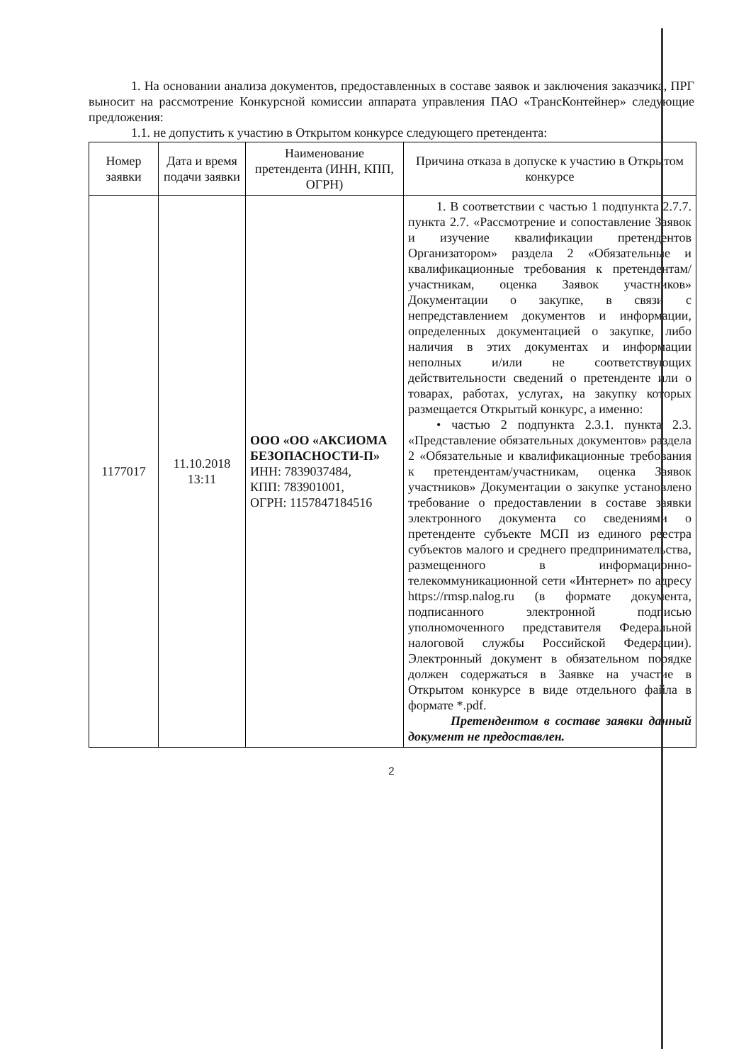1. На основании анализа документов, предоставленных в составе заявок и заключения заказчика, ПРГ выносит на рассмотрение Конкурсной комиссии аппарата управления ПАО «ТрансКонтейнер» следующие предложения:
1.1. не допустить к участию в Открытом конкурсе следующего претендента:
| Номер заявки | Дата и время подачи заявки | Наименование претендента (ИНН, КПП, ОГРН) | Причина отказа в допуске к участию в Открытом конкурсе |
| --- | --- | --- | --- |
| 1177017 | 11.10.2018 13:11 | ООО «ОО «АКСИОМА БЕЗОПАСНОСТИ-П» ИНН: 7839037484, КПП: 783901001, ОГРН: 1157847184516 | 1. В соответствии с частью 1 подпункта 2.7.7. пункта 2.7. «Рассмотрение и сопоставление Заявок и изучение квалификации претендентов Организатором» раздела 2 «Обязательные и квалификационные требования к претендентам/участникам, оценка Заявок участников» Документации о закупке, в связи с непредставлением документов и информации, определенных документацией о закупке, либо наличия в этих документах и информации неполных и/или не соответствующих действительности сведений о претенденте или о товарах, работах, услугах, на закупку которых размещается Открытый конкурс, а именно: • частью 2 подпункта 2.3.1. пункта 2.3. «Представление обязательных документов» раздела 2 «Обязательные и квалификационные требования к претендентам/участникам, оценка Заявок участников» Документации о закупке установлено требование о предоставлении в составе заявки электронного документа со сведениями о претенденте субъекте МСП из единого реестра субъектов малого и среднего предпринимательства, размещенного в информационно-телекоммуникационной сети «Интернет» по адресу https://rmsp.nalog.ru (в формате документа, подписанного электронной подписью уполномоченного представителя Федеральной налоговой службы Российской Федерации). Электронный документ в обязательном порядке должен содержаться в Заявке на участие в Открытом конкурсе в виде отдельного файла в формате *.pdf. Претендентом в составе заявки данный документ не предоставлен. |
2